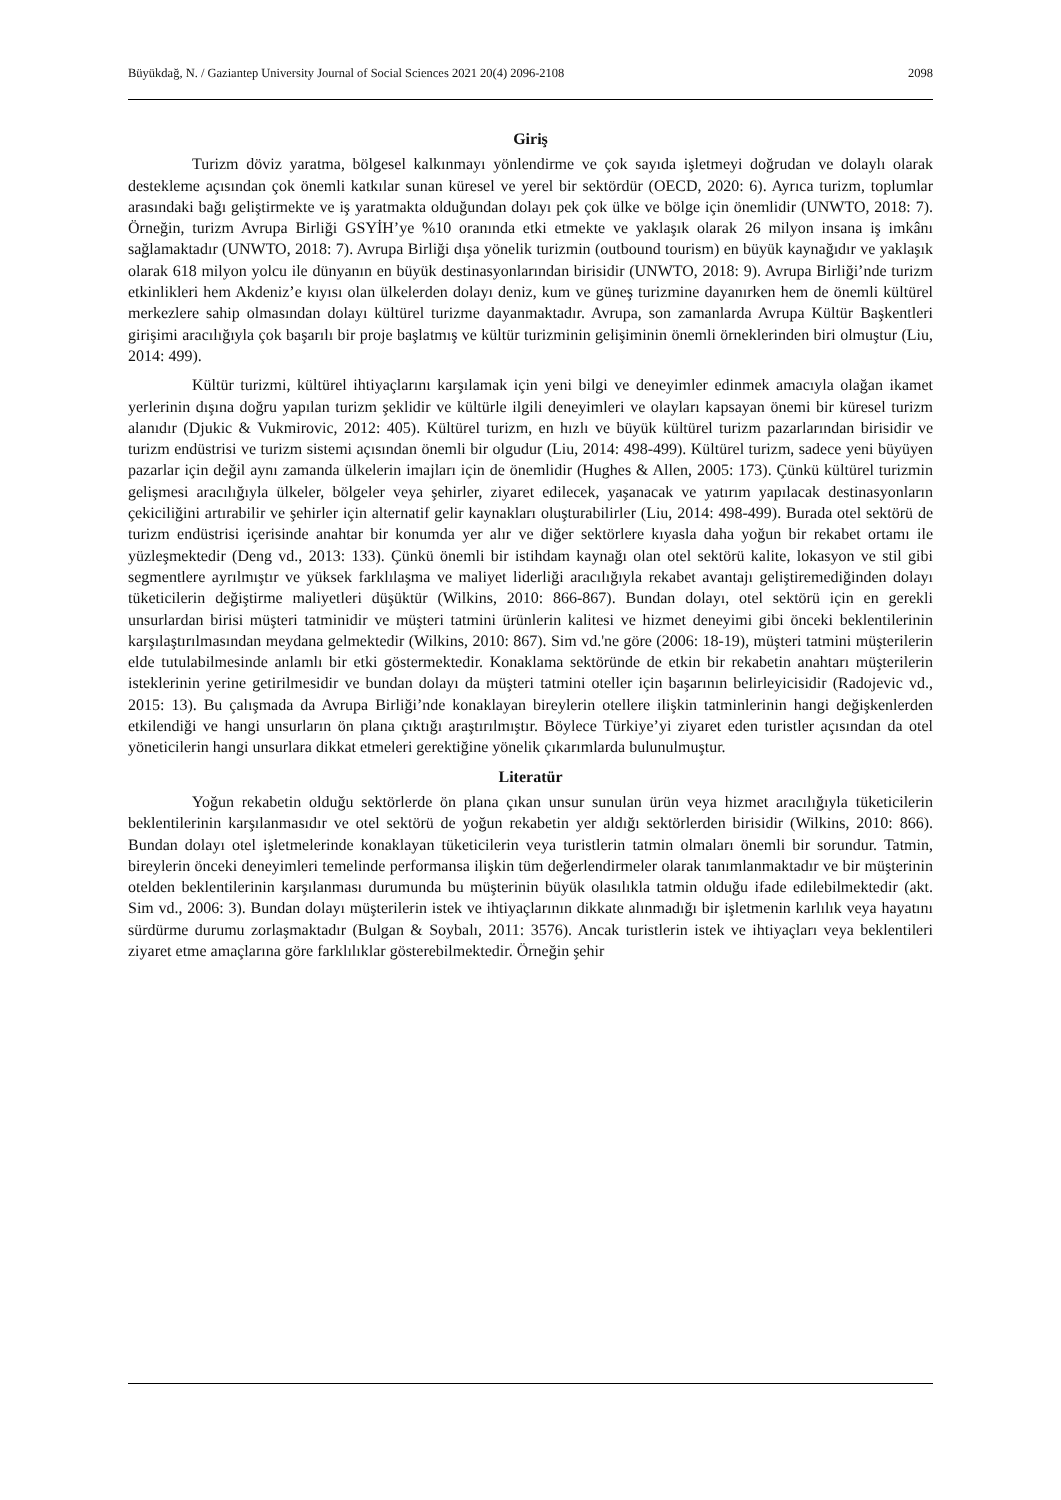Büyükdağ, N. / Gaziantep University Journal of Social Sciences 2021 20(4) 2096-2108 2098
Giriş
Turizm döviz yaratma, bölgesel kalkınmayı yönlendirme ve çok sayıda işletmeyi doğrudan ve dolaylı olarak destekleme açısından çok önemli katkılar sunan küresel ve yerel bir sektördür (OECD, 2020: 6). Ayrıca turizm, toplumlar arasındaki bağı geliştirmekte ve iş yaratmakta olduğundan dolayı pek çok ülke ve bölge için önemlidir (UNWTO, 2018: 7). Örneğin, turizm Avrupa Birliği GSYİH’ye %10 oranında etki etmekte ve yaklaşık olarak 26 milyon insana iş imkânı sağlamaktadır (UNWTO, 2018: 7). Avrupa Birliği dışa yönelik turizmin (outbound tourism) en büyük kaynağıdır ve yaklaşık olarak 618 milyon yolcu ile dünyanın en büyük destinasyonlarından birisidir (UNWTO, 2018: 9). Avrupa Birliği’nde turizm etkinlikleri hem Akdeniz’e kıyısı olan ülkelerden dolayı deniz, kum ve güneş turizmine dayanırken hem de önemli kültürel merkezlere sahip olmasından dolayı kültürel turizme dayanmaktadır. Avrupa, son zamanlarda Avrupa Kültür Başkentleri girişimi aracılığıyla çok başarılı bir proje başlatmış ve kültür turizminin gelişiminin önemli örneklerinden biri olmuştur (Liu, 2014: 499).
Kültür turizmi, kültürel ihtiyaçlarını karşılamak için yeni bilgi ve deneyimler edinmek amacıyla olağan ikamet yerlerinin dışına doğru yapılan turizm şeklidir ve kültürle ilgili deneyimleri ve olayları kapsayan önemi bir küresel turizm alanıdır (Djukic & Vukmirovic, 2012: 405). Kültürel turizm, en hızlı ve büyük kültürel turizm pazarlarından birisidir ve turizm endüstrisi ve turizm sistemi açısından önemli bir olgudur (Liu, 2014: 498-499). Kültürel turizm, sadece yeni büyüyen pazarlar için değil aynı zamanda ülkelerin imajları için de önemlidir (Hughes & Allen, 2005: 173). Çünkü kültürel turizmin gelişmesi aracılığıyla ülkeler, bölgeler veya şehirler, ziyaret edilecek, yaşanacak ve yatırım yapılacak destinasyonların çekiciliğini artırabilir ve şehirler için alternatif gelir kaynakları oluşturabilirler (Liu, 2014: 498-499). Burada otel sektörü de turizm endüstrisi içerisinde anahtar bir konumda yer alır ve diğer sektörlere kıyasla daha yoğun bir rekabet ortamı ile yüzleşmektedir (Deng vd., 2013: 133). Çünkü önemli bir istihdam kaynağı olan otel sektörü kalite, lokasyon ve stil gibi segmentlere ayrılmıştır ve yüksek farklılaşma ve maliyet liderliği aracılığıyla rekabet avantajı geliştiremediğinden dolayı tüketicilerin değiştirme maliyetleri düşüktür (Wilkins, 2010: 866-867). Bundan dolayı, otel sektörü için en gerekli unsurlardan birisi müşteri tatminidir ve müşteri tatmini ürünlerin kalitesi ve hizmet deneyimi gibi önceki beklentilerinin karşılaştırılmasından meydana gelmektedir (Wilkins, 2010: 867). Sim vd.'ne göre (2006: 18-19), müşteri tatmini müşterilerin elde tutulabilmesinde anlamlı bir etki göstermektedir. Konaklama sektöründe de etkin bir rekabetin anahtarı müşterilerin isteklerinin yerine getirilmesidir ve bundan dolayı da müşteri tatmini oteller için başarının belirleyicisidir (Radojevic vd., 2015: 13). Bu çalışmada da Avrupa Birliği’nde konaklayan bireylerin otellere ilişkin tatminlerinin hangi değişkenlerden etkilendiği ve hangi unsurların ön plana çıktığı araştırılmıştır. Böylece Türkiye’yi ziyaret eden turistler açısından da otel yöneticilerin hangi unsurlara dikkat etmeleri gerektiğine yönelik çıkarımlarda bulunulmuştur.
Literatür
Yoğun rekabetin olduğu sektörlerde ön plana çıkan unsur sunulan ürün veya hizmet aracılığıyla tüketicilerin beklentilerinin karşılanmasıdır ve otel sektörü de yoğun rekabetin yer aldığı sektörlerden birisidir (Wilkins, 2010: 866). Bundan dolayı otel işletmelerinde konaklayan tüketicilerin veya turistlerin tatmin olmaları önemli bir sorundur. Tatmin, bireylerin önceki deneyimleri temelinde performansa ilişkin tüm değerlendirmeler olarak tanımlanmaktadır ve bir müşterinin otelden beklentilerinin karşılanması durumunda bu müşterinin büyük olasılıkla tatmin olduğu ifade edilebilmektedir (akt. Sim vd., 2006: 3). Bundan dolayı müşterilerin istek ve ihtiyaçlarının dikkate alınmadığı bir işletmenin karlılık veya hayatını sürdürme durumu zorlaşmaktadır (Bulgan & Soybalı, 2011: 3576). Ancak turistlerin istek ve ihtiyaçları veya beklentileri ziyaret etme amaçlarına göre farklılıklar gösterebilmektedir. Örneğin şehir